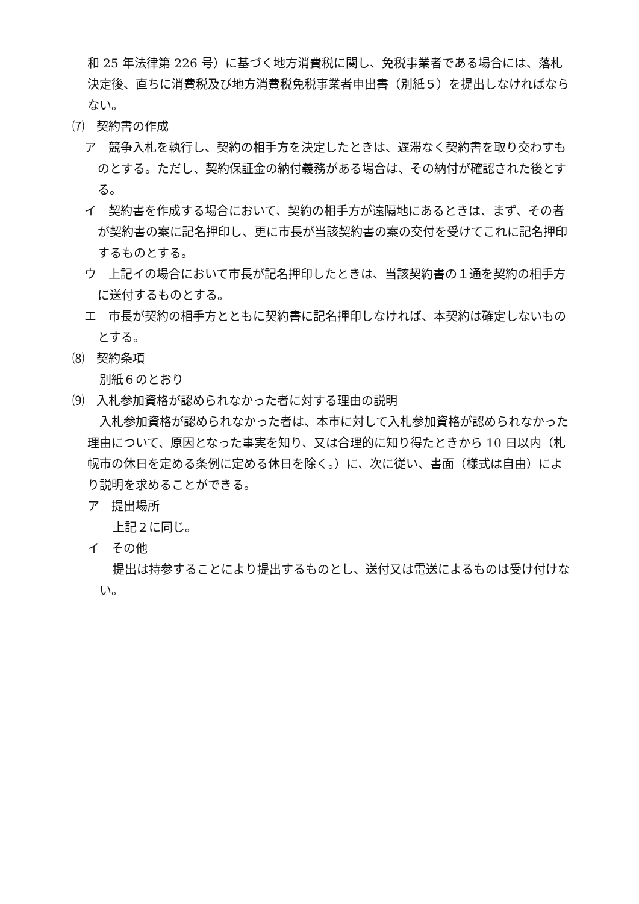和 25 年法律第 226 号）に基づく地方消費税に関し、免税事業者である場合には、落札決定後、直ちに消費税及び地方消費税免税事業者申出書（別紙５）を提出しなければならない。
⑺　契約書の作成
ア　競争入札を執行し、契約の相手方を決定したときは、遅滞なく契約書を取り交わすものとする。ただし、契約保証金の納付義務がある場合は、その納付が確認された後とする。
イ　契約書を作成する場合において、契約の相手方が遠隔地にあるときは、まず、その者が契約書の案に記名押印し、更に市長が当該契約書の案の交付を受けてこれに記名押印するものとする。
ウ　上記イの場合において市長が記名押印したときは、当該契約書の１通を契約の相手方に送付するものとする。
エ　市長が契約の相手方とともに契約書に記名押印しなければ、本契約は確定しないものとする。
⑻　契約条項
別紙６のとおり
⑼　入札参加資格が認められなかった者に対する理由の説明
入札参加資格が認められなかった者は、本市に対して入札参加資格が認められなかった理由について、原因となった事実を知り、又は合理的に知り得たときから 10 日以内（札幌市の休日を定める条例に定める休日を除く。）に、次に従い、書面（様式は自由）により説明を求めることができる。
ア　提出場所
上記２に同じ。
イ　その他
提出は持参することにより提出するものとし、送付又は電送によるものは受け付けない。